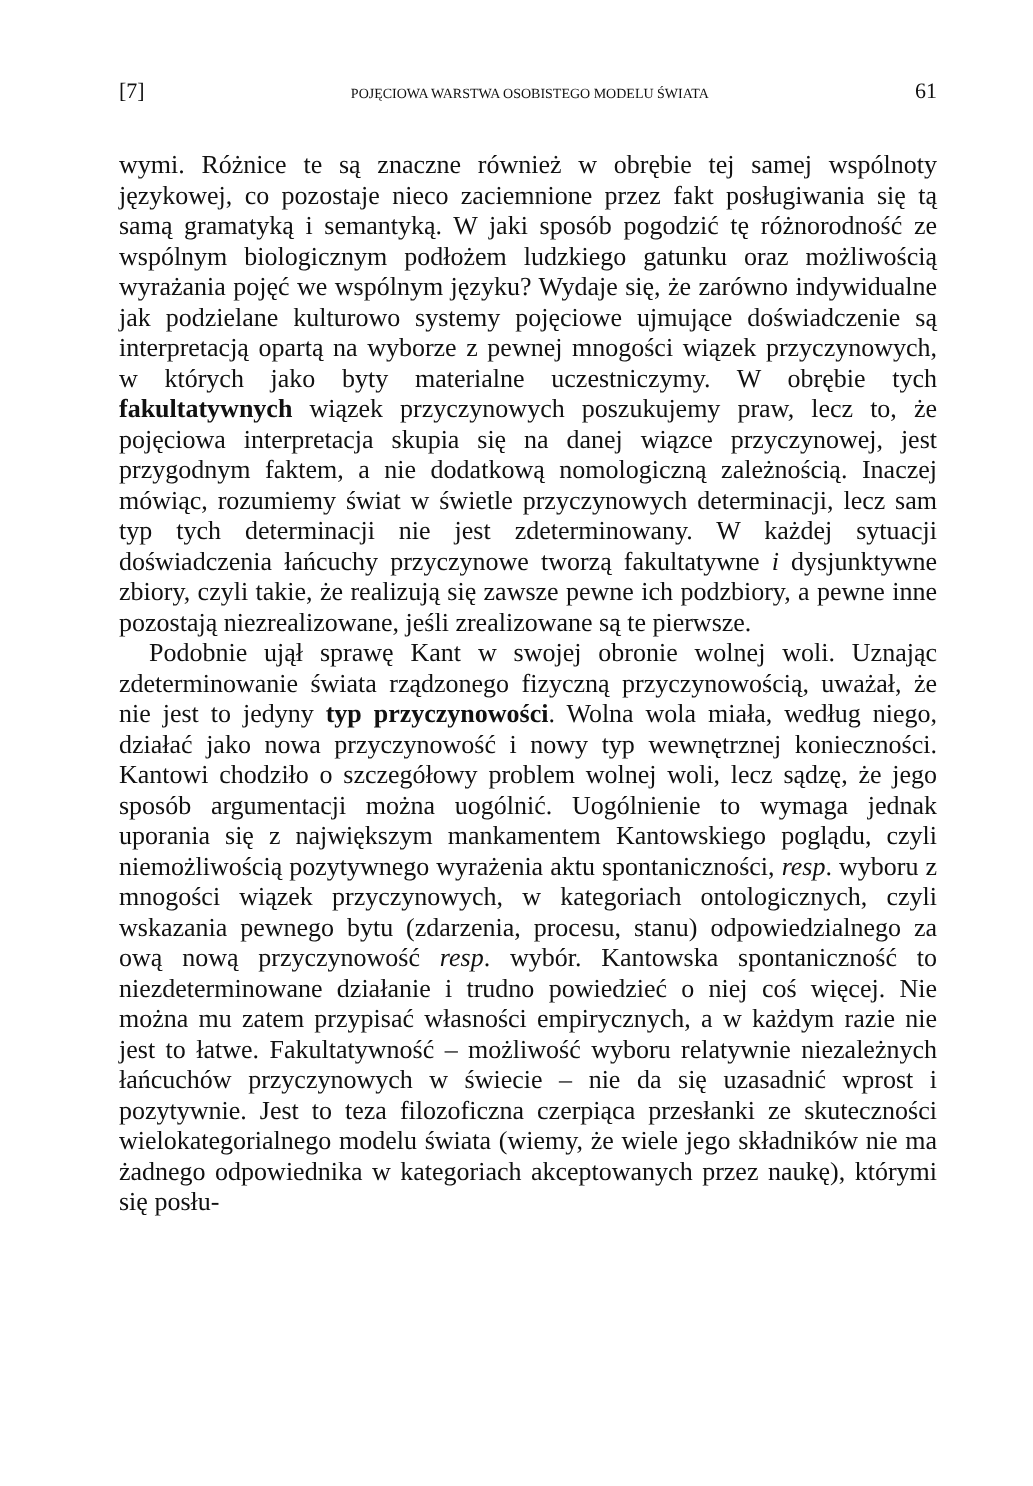[7] POJĘCIOWA WARSTWA OSOBISTEGO MODELU ŚWIATA 61
wymi. Różnice te są znaczne również w obrębie tej samej wspólnoty językowej, co pozostaje nieco zaciemnione przez fakt posługiwania się tą samą gramatyką i semantyką. W jaki sposób pogodzić tę różnorodność ze wspólnym biologicznym podłożem ludzkiego gatunku oraz możliwością wyrażania pojęć we wspólnym języku? Wydaje się, że zarówno indywidualne jak podzielane kulturowo systemy pojęciowe ujmujące doświadczenie są interpretacją opartą na wyborze z pewnej mnogości wiązek przyczynowych, w których jako byty materialne uczestniczymy. W obrębie tych fakultatywnych wiązek przyczynowych poszukujemy praw, lecz to, że pojęciowa interpretacja skupia się na danej wiązce przyczynowej, jest przygodnym faktem, a nie dodatkową nomologiczną zależnością. Inaczej mówiąc, rozumiemy świat w świetle przyczynowych determinacji, lecz sam typ tych determinacji nie jest zdeterminowany. W każdej sytuacji doświadczenia łańcuchy przyczynowe tworzą fakultatywne i dysjunktywne zbiory, czyli takie, że realizują się zawsze pewne ich podzbiory, a pewne inne pozostają niezrealizowane, jeśli zrealizowane są te pierwsze.
Podobnie ujął sprawę Kant w swojej obronie wolnej woli. Uznając zdeterminowanie świata rządzonego fizyczną przyczynowością, uważał, że nie jest to jedyny typ przyczynowości. Wolna wola miała, według niego, działać jako nowa przyczynowość i nowy typ wewnętrznej konieczności. Kantowi chodziło o szczegółowy problem wolnej woli, lecz sądzę, że jego sposób argumentacji można uogólnić. Uogólnienie to wymaga jednak uporania się z największym mankamentem Kantowskiego poglądu, czyli niemożliwością pozytywnego wyrażenia aktu spontaniczności, resp. wyboru z mnogości wiązek przyczynowych, w kategoriach ontologicznych, czyli wskazania pewnego bytu (zdarzenia, procesu, stanu) odpowiedzialnego za ową nową przyczynowość resp. wybór. Kantowska spontaniczność to niezdeterminowane działanie i trudno powiedzieć o niej coś więcej. Nie można mu zatem przypisać własności empirycznych, a w każdym razie nie jest to łatwe. Fakultatywność – możliwość wyboru relatywnie niezależnych łańcuchów przyczynowych w świecie – nie da się uzasadnić wprost i pozytywnie. Jest to teza filozoficzna czerpiąca przesłanki ze skuteczności wielokategorialnego modelu świata (wiemy, że wiele jego składników nie ma żadnego odpowiednika w kategoriach akceptowanych przez naukę), którymi się posłu-